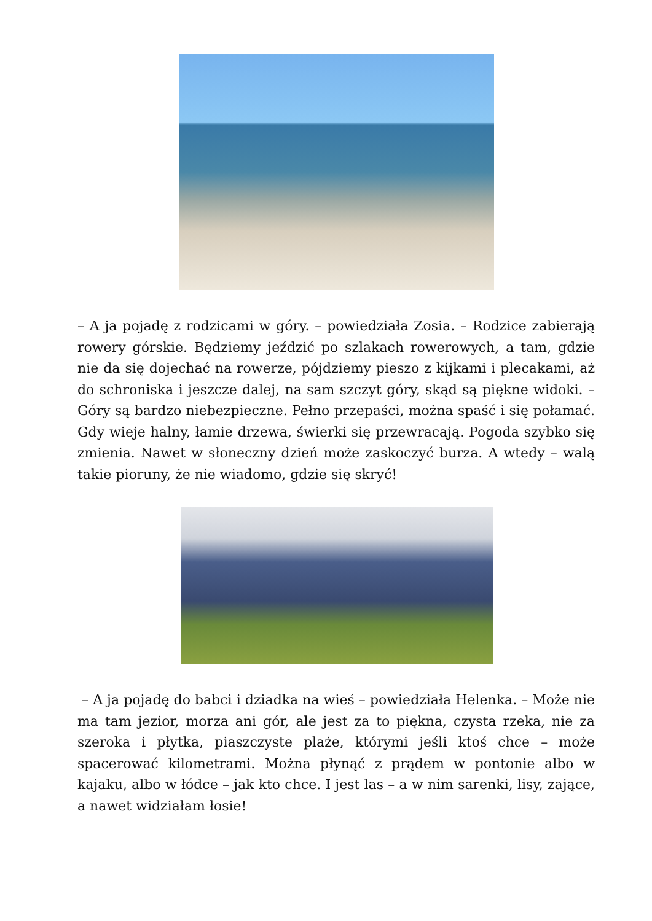– A ja pojadę z rodzicami w góry. – powiedziała Zosia. – Rodzice zabierają rowery górskie. Będziemy jeździć po szlakach rowerowych, a tam, gdzie nie da się dojechać na rowerze, pójdziemy pieszo z kijkami i plecakami, aż do schroniska i jeszcze dalej, na sam szczyt góry, skąd są piękne widoki. – Góry są bardzo niebezpieczne. Pełno przepaści, można spaść i się połamać. Gdy wieje halny, łamie drzewa, świerki się przewracają. Pogoda szybko się zmienia. Nawet w słoneczny dzień może zaskoczyć burza. A wtedy – walą takie pioruny, że nie wiadomo, gdzie się skryć!
– A ja pojadę do babci i dziadka na wieś – powiedziała Helenka. – Może nie ma tam jezior, morza ani gór, ale jest za to piękna, czysta rzeka, nie za szeroka i płytka, piaszczyste plaże, którymi jeśli ktoś chce – może spacerować kilometrami. Można płynąć z prądem w pontonie albo w kajaku, albo w łódce – jak kto chce. I jest las – a w nim sarenki, lisy, zające, a nawet widziałam łosie!